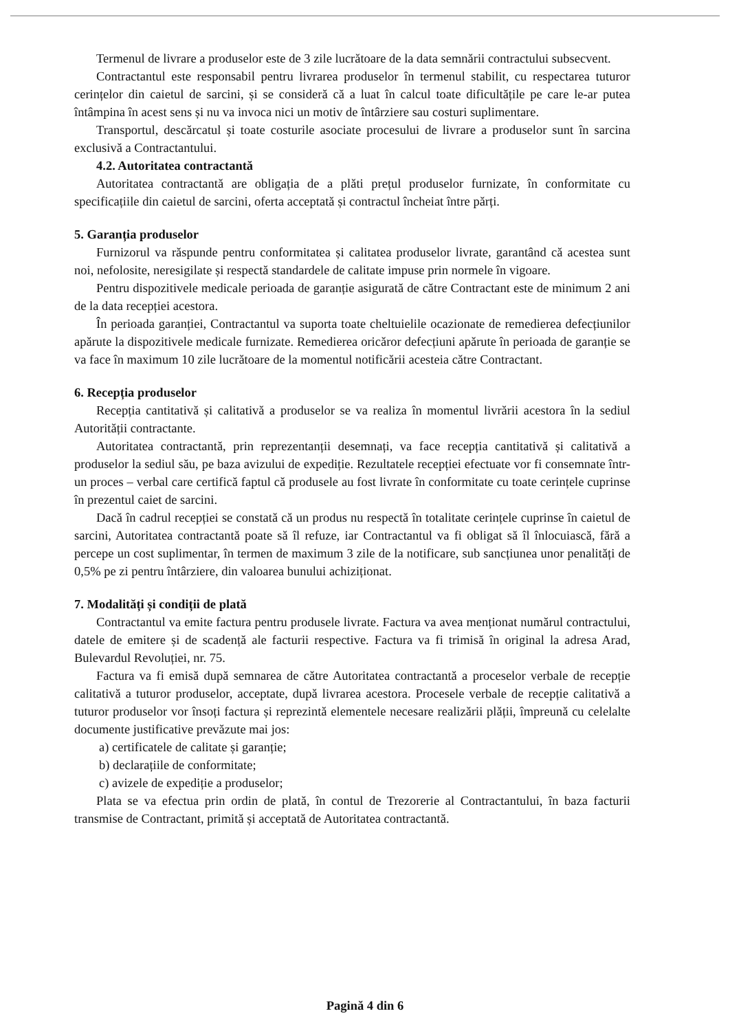Termenul de livrare a produselor este de 3 zile lucrătoare de la data semnării contractului subsecvent.
Contractantul este responsabil pentru livrarea produselor în termenul stabilit, cu respectarea tuturor cerințelor din caietul de sarcini, și se consideră că a luat în calcul toate dificultățile pe care le-ar putea întâmpina în acest sens și nu va invoca nici un motiv de întârziere sau costuri suplimentare.
Transportul, descărcatul și toate costurile asociate procesului de livrare a produselor sunt în sarcina exclusivă a Contractantului.
4.2. Autoritatea contractantă
Autoritatea contractantă are obligația de a plăti prețul produselor furnizate, în conformitate cu specificațiile din caietul de sarcini, oferta acceptată și contractul încheiat între părți.
5. Garanția produselor
Furnizorul va răspunde pentru conformitatea și calitatea produselor livrate, garantând că acestea sunt noi, nefolosite, neresigilate și respectă standardele de calitate impuse prin normele în vigoare.
Pentru dispozitivele medicale perioada de garanție asigurată de către Contractant este de minimum 2 ani de la data recepției acestora.
În perioada garanției, Contractantul va suporta toate cheltuielile ocazionate de remedierea defecțiunilor apărute la dispozitivele medicale furnizate. Remedierea oricăror defecțiuni apărute în perioada de garanție se va face în maximum 10 zile lucrătoare de la momentul notificării acesteia către Contractant.
6. Recepția produselor
Recepția cantitativă și calitativă a produselor se va realiza în momentul livrării acestora în la sediul Autorității contractante.
Autoritatea contractantă, prin reprezentanții desemnați, va face recepția cantitativă și calitativă a produselor la sediul său, pe baza avizului de expediție. Rezultatele recepției efectuate vor fi consemnate într-un proces – verbal care certifică faptul că produsele au fost livrate în conformitate cu toate cerințele cuprinse în prezentul caiet de sarcini.
Dacă în cadrul recepției se constată că un produs nu respectă în totalitate cerințele cuprinse în caietul de sarcini, Autoritatea contractantă poate să îl refuze, iar Contractantul va fi obligat să îl înlocuiască, fără a percepe un cost suplimentar, în termen de maximum 3 zile de la notificare, sub sancțiunea unor penalități de 0,5% pe zi pentru întârziere, din valoarea bunului achiziționat.
7. Modalități și condiții de plată
Contractantul va emite factura pentru produsele livrate. Factura va avea menționat numărul contractului, datele de emitere și de scadență ale facturii respective. Factura va fi trimisă în original la adresa Arad, Bulevardul Revoluției, nr. 75.
Factura va fi emisă după semnarea de către Autoritatea contractantă a proceselor verbale de recepție calitativă a tuturor produselor, acceptate, după livrarea acestora. Procesele verbale de recepție calitativă a tuturor produselor vor însoți factura și reprezintă elementele necesare realizării plății, împreună cu celelalte documente justificative prevăzute mai jos:
a) certificatele de calitate și garanție;
b) declarațiile de conformitate;
c) avizele de expediție a produselor;
Plata se va efectua prin ordin de plată, în contul de Trezorerie al Contractantului, în baza facturii transmise de Contractant, primită și acceptată de Autoritatea contractantă.
Pagină 4 din 6